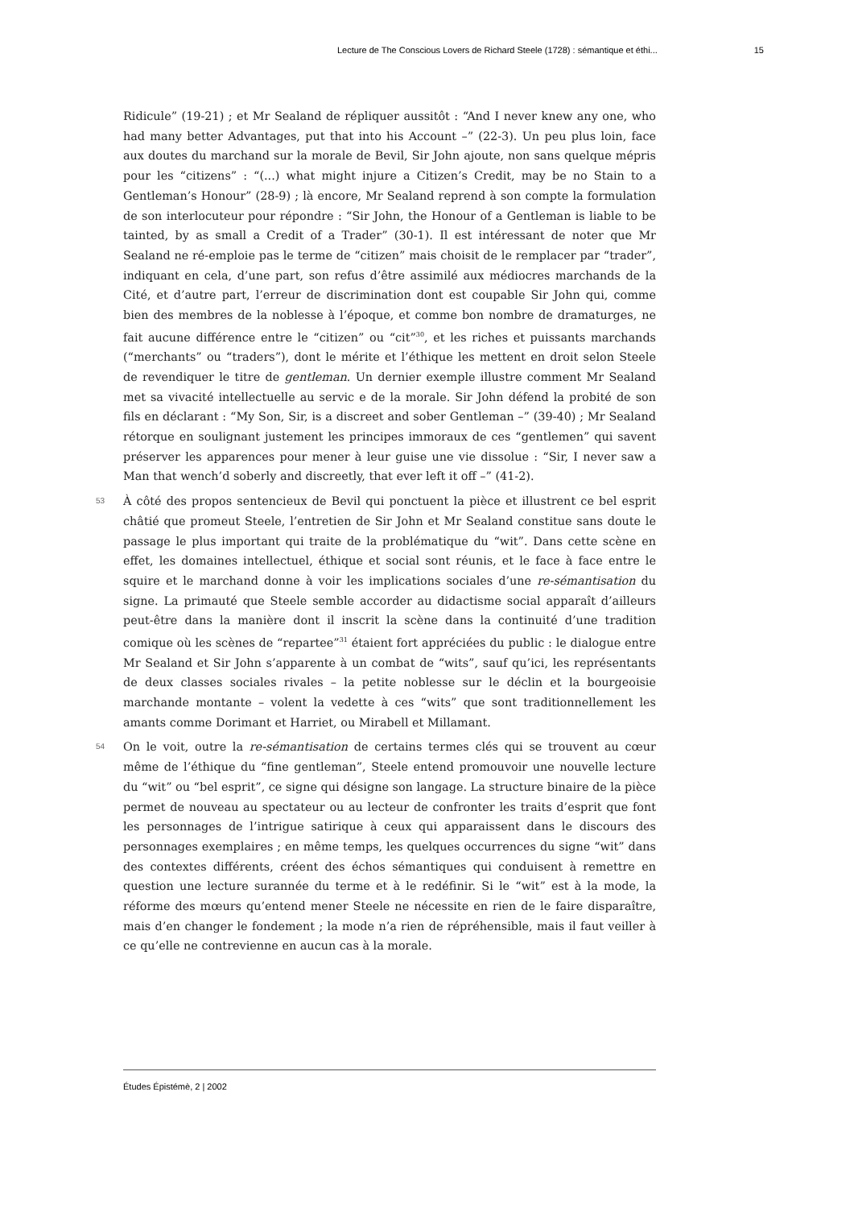Lecture de The Conscious Lovers de Richard Steele (1728) : sémantique et éthi... 15
Ridicule” (19-21) ; et Mr Sealand de répliquer aussitôt : “And I never knew any one, who had many better Advantages, put that into his Account –” (22-3). Un peu plus loin, face aux doutes du marchand sur la morale de Bevil, Sir John ajoute, non sans quelque mépris pour les “citizens” : “(...) what might injure a Citizen’s Credit, may be no Stain to a Gentleman’s Honour” (28-9) ; là encore, Mr Sealand reprend à son compte la formulation de son interlocuteur pour répondre : “Sir John, the Honour of a Gentleman is liable to be tainted, by as small a Credit of a Trader” (30-1). Il est intéressant de noter que Mr Sealand ne ré-emploie pas le terme de “citizen” mais choisit de le remplacer par “trader”, indiquant en cela, d’une part, son refus d’être assimilé aux médiocres marchands de la Cité, et d’autre part, l’erreur de discrimination dont est coupable Sir John qui, comme bien des membres de la noblesse à l’époque, et comme bon nombre de dramaturges, ne fait aucune différence entre le “citizen” ou “cit”<sup>30</sup>, et les riches et puissants marchands (“merchants” ou “traders”), dont le mérite et l’éthique les mettent en droit selon Steele de revendiquer le titre de gentleman. Un dernier exemple illustre comment Mr Sealand met sa vivacité intellectuelle au servic e de la morale. Sir John défend la probité de son fils en déclarant : “My Son, Sir, is a discreet and sober Gentleman –” (39-40) ; Mr Sealand rétorque en soulignant justement les principes immoraux de ces “gentlemen” qui savent préserver les apparences pour mener à leur guise une vie dissolue : “Sir, I never saw a Man that wench’d soberly and discreetly, that ever left it off –” (41-2).
53 À côté des propos sentencieux de Bevil qui ponctuent la pièce et illustrent ce bel esprit châtié que promeut Steele, l’entretien de Sir John et Mr Sealand constitue sans doute le passage le plus important qui traite de la problématique du “wit”. Dans cette scène en effet, les domaines intellectuel, éthique et social sont réunis, et le face à face entre le squire et le marchand donne à voir les implications sociales d’une re-sémantisation du signe. La primauté que Steele semble accorder au didactisme social apparaît d’ailleurs peut-être dans la manière dont il inscrit la scène dans la continuité d’une tradition comique où les scènes de “repartee”<sup>31</sup> étaient fort appréciées du public : le dialogue entre Mr Sealand et Sir John s’apparente à un combat de “wits”, sauf qu’ici, les représentants de deux classes sociales rivales – la petite noblesse sur le déclin et la bourgeoisie marchande montante – volent la vedette à ces “wits” que sont traditionnellement les amants comme Dorimant et Harriet, ou Mirabell et Millamant.
54 On le voit, outre la re-sémantisation de certains termes clés qui se trouvent au cœur même de l’éthique du “fine gentleman”, Steele entend promouvoir une nouvelle lecture du “wit” ou “bel esprit”, ce signe qui désigne son langage. La structure binaire de la pièce permet de nouveau au spectateur ou au lecteur de confronter les traits d’esprit que font les personnages de l’intrigue satirique à ceux qui apparaissent dans le discours des personnages exemplaires ; en même temps, les quelques occurrences du signe “wit” dans des contextes différents, créent des échos sémantiques qui conduisent à remettre en question une lecture surannée du terme et à le redéfinir. Si le “wit” est à la mode, la réforme des mœurs qu’entend mener Steele ne nécessite en rien de le faire disparaître, mais d’en changer le fondement ; la mode n’a rien de répréhensible, mais il faut veiller à ce qu’elle ne contrevienne en aucun cas à la morale.
Études Épistémè, 2 | 2002